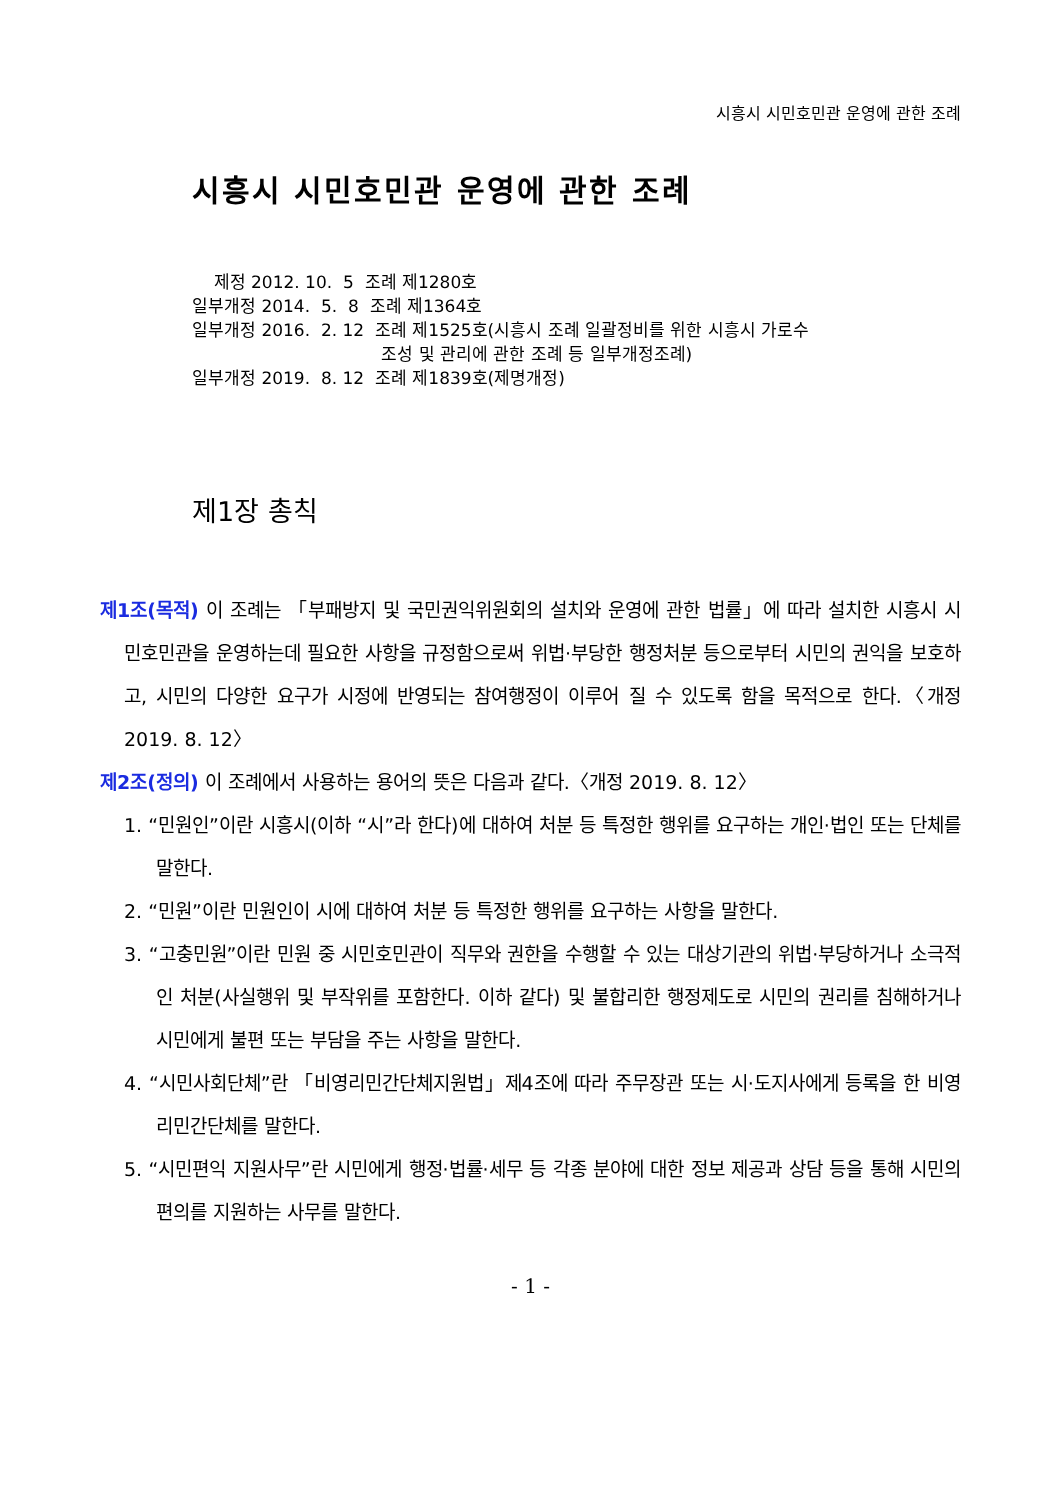시흥시 시민호민관 운영에 관한 조례
시흥시 시민호민관 운영에 관한 조례
제정 2012. 10. 5 조례 제1280호 일부개정 2014. 5. 8 조례 제1364호 일부개정 2016. 2. 12 조례 제1525호(시흥시 조례 일괄정비를 위한 시흥시 가로수 조성 및 관리에 관한 조례 등 일부개정조례) 일부개정 2019. 8. 12 조례 제1839호(제명개정)
제1장 총칙
제1조(목적) 이 조례는 「부패방지 및 국민권익위원회의 설치와 운영에 관한 법률」에 따라 설치한 시흥시 시민호민관을 운영하는데 필요한 사항을 규정함으로써 위법·부당한 행정처분 등으로부터 시민의 권익을 보호하고, 시민의 다양한 요구가 시정에 반영되는 참여행정이 이루어 질 수 있도록 함을 목적으로 한다.〈개정 2019. 8. 12〉
제2조(정의) 이 조례에서 사용하는 용어의 뜻은 다음과 같다.〈개정 2019. 8. 12〉
1. “민원인”이란 시흥시(이하 “시”라 한다)에 대하여 처분 등 특정한 행위를 요구하는 개인·법인 또는 단체를 말한다.
2. “민원”이란 민원인이 시에 대하여 처분 등 특정한 행위를 요구하는 사항을 말한다.
3. “고충민원”이란 민원 중 시민호민관이 직무와 권한을 수행할 수 있는 대상기관의 위법·부당하거나 소극적인 처분(사실행위 및 부작위를 포함한다. 이하 같다) 및 불합리한 행정제도로 시민의 권리를 침해하거나 시민에게 불편 또는 부담을 주는 사항을 말한다.
4. “시민사회단체”란 「비영리민간단체지원법」제4조에 따라 주무장관 또는 시·도지사에게 등록을 한 비영리민간단체를 말한다.
5. “시민편익 지원사무”란 시민에게 행정·법률·세무 등 각종 분야에 대한 정보 제공과 상담 등을 통해 시민의 편의를 지원하는 사무를 말한다.
- 1 -